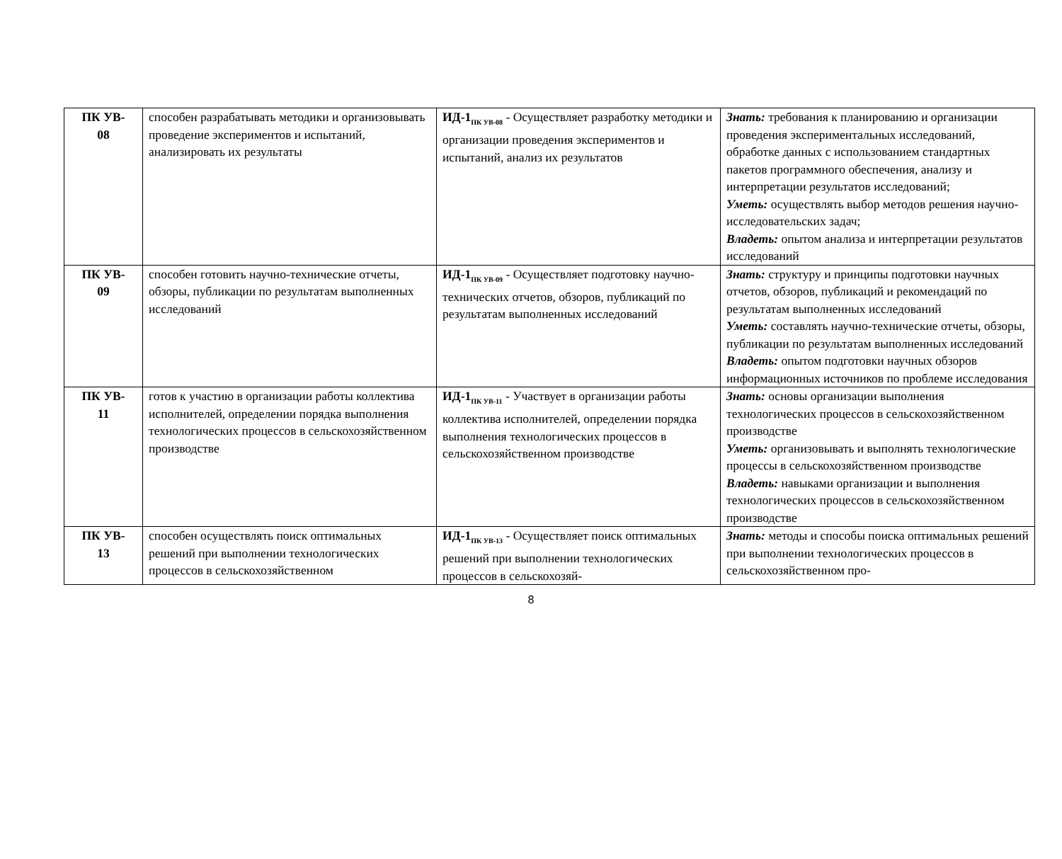| ПК УВ- 08 | способен разрабатывать методики и организовывать проведение экспериментов и испытаний, анализировать их результаты | ИД-1<sub>ПК УВ-08</sub> - Осуществляет разработку методики и организации проведения экспериментов и испытаний, анализ их результатов | Знать: требования к планированию и организации проведения экспериментальных исследований, обработке данных с использованием стандартных пакетов программного обеспечения, анализу и интерпретации результатов исследований; Уметь: осуществлять выбор методов решения научно-исследовательских задач; Владеть: опытом анализа и интерпретации результатов исследований |
| ПК УВ- 09 | способен готовить научно-технические отчеты, обзоры, публикации по результатам выполненных исследований | ИД-1<sub>ПК УВ-09</sub> - Осуществляет подготовку научно-технических отчетов, обзоров, публикаций по результатам выполненных исследований | Знать: структуру и принципы подготовки научных отчетов, обзоров, публикаций и рекомендаций по результатам выполненных исследований Уметь: составлять научно-технические отчеты, обзоры, публикации по результатам выполненных исследований Владеть: опытом подготовки научных обзоров информационных источников по проблеме исследования |
| ПК УВ- 11 | готов к участию в организации работы коллектива исполнителей, определении порядка выполнения технологических процессов в сельскохозяйственном производстве | ИД-1<sub>ПК УВ-11</sub> - Участвует в организации работы коллектива исполнителей, определении порядка выполнения технологических процессов в сельскохозяйственном производстве | Знать: основы организации выполнения технологических процессов в сельскохозяйственном производстве Уметь: организовывать и выполнять технологические процессы в сельскохозяйственном производстве Владеть: навыками организации и выполнения технологических процессов в сельскохозяйственном производстве |
| ПК УВ- 13 | способен осуществлять поиск оптимальных решений при выполнении технологических процессов в сельскохозяйственном | ИД-1<sub>ПК УВ-13</sub> - Осуществляет поиск оптимальных решений при выполнении технологических процессов в сельскохозяй- | Знать: методы и способы поиска оптимальных решений при выполнении технологических процессов в сельскохозяйственном про- |
8